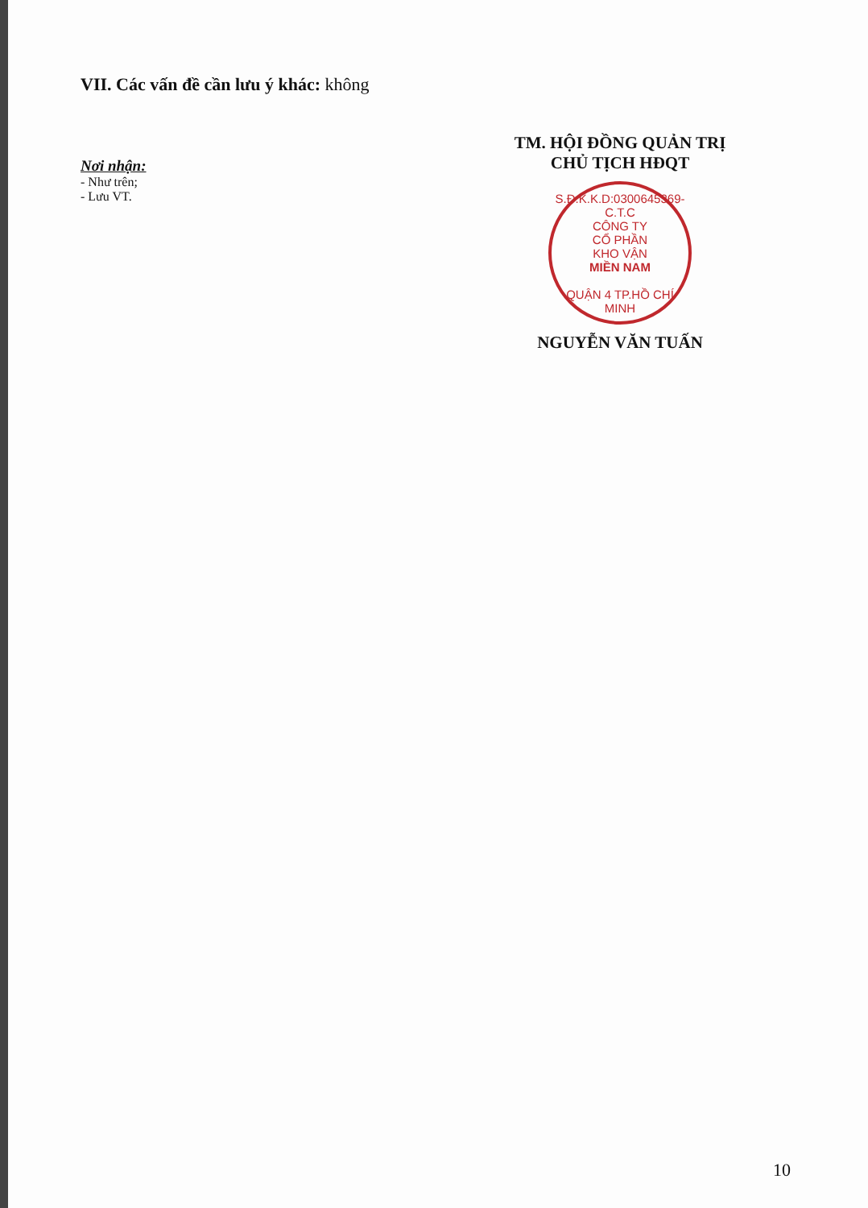VII. Các vấn đề cần lưu ý khác: không
Nơi nhận:
- Như trên;
- Lưu VT.
TM. HỘI ĐỒNG QUẢN TRỊ
CHỦ TỊCH HĐQT
S.Đ.K.K.D:0300645369-C.T.C
CÔNG TY
CỔ PHẦN
KHO VẬN
MIỀN NAM
QUẬN 4 TP.HỒ CHÍ MINH
NGUYỄN VĂN TUẤN
10